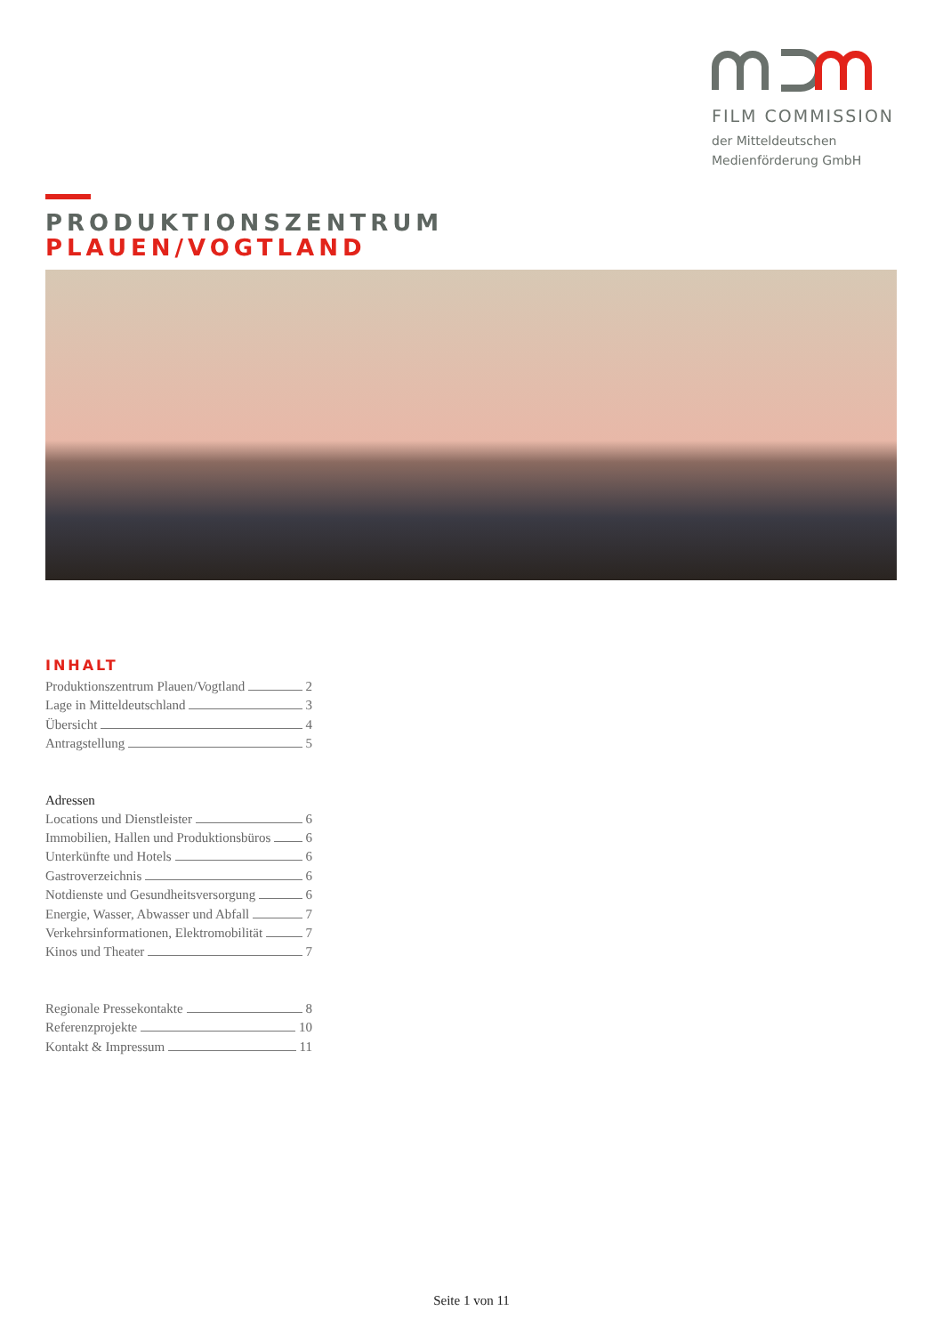FILM COMMISSION
der Mitteldeutschen
Medienförderung GmbH
PRODUKTIONSZENTRUM
PLAUEN/VOGTLAND
INHALT
Produktionszentrum Plauen/Vogtland 2
Lage in Mitteldeutschland 3
Übersicht 4
Antragstellung 5
Adressen
Locations und Dienstleister 6
Immobilien, Hallen und Produktionsbüros 6
Unterkünfte und Hotels 6
Gastroverzeichnis 6
Notdienste und Gesundheitsversorgung 6
Energie, Wasser, Abwasser und Abfall 7
Verkehrsinformationen, Elektromobilität 7
Kinos und Theater 7
Regionale Pressekontakte 8
Referenzprojekte 10
Kontakt & Impressum 11
Seite 1 von 11